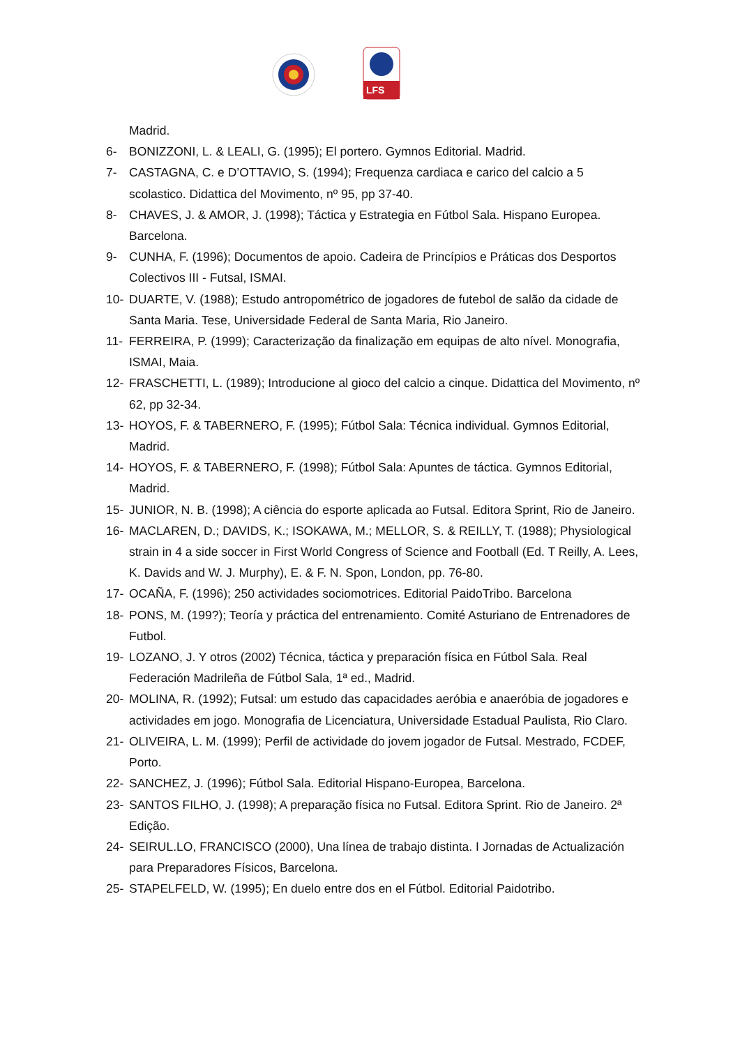LFS
Madrid.
6- BONIZZONI, L. & LEALI, G. (1995); El portero. Gymnos Editorial. Madrid.
7- CASTAGNA, C. e D’OTTAVIO, S. (1994); Frequenza cardiaca e carico del calcio a 5 scolastico. Didattica del Movimento, nº 95, pp 37-40.
8- CHAVES, J. & AMOR, J. (1998); Táctica y Estrategia en Fútbol Sala. Hispano Europea. Barcelona.
9- CUNHA, F. (1996); Documentos de apoio. Cadeira de Princípios e Práticas dos Desportos Colectivos III - Futsal, ISMAI.
10- DUARTE, V. (1988); Estudo antropométrico de jogadores de futebol de salão da cidade de Santa Maria. Tese, Universidade Federal de Santa Maria, Rio Janeiro.
11- FERREIRA, P. (1999); Caracterização da finalização em equipas de alto nível. Monografia, ISMAI, Maia.
12- FRASCHETTI, L. (1989); Introducione al gioco del calcio a cinque. Didattica del Movimento, nº 62, pp 32-34.
13- HOYOS, F. & TABERNERO, F. (1995); Fútbol Sala: Técnica individual. Gymnos Editorial, Madrid.
14- HOYOS, F. & TABERNERO, F. (1998); Fútbol Sala: Apuntes de táctica. Gymnos Editorial, Madrid.
15- JUNIOR, N. B. (1998); A ciência do esporte aplicada ao Futsal. Editora Sprint, Rio de Janeiro.
16- MACLAREN, D.; DAVIDS, K.; ISOKAWA, M.; MELLOR, S. & REILLY, T. (1988); Physiological strain in 4 a side soccer in First World Congress of Science and Football (Ed. T Reilly, A. Lees, K. Davids and W. J. Murphy), E. & F. N. Spon, London, pp. 76-80.
17- OCAÑA, F. (1996); 250 actividades sociomotrices. Editorial PaidoTribo. Barcelona
18- PONS, M. (199?); Teoría y práctica del entrenamiento. Comité Asturiano de Entrenadores de Futbol.
19- LOZANO, J. Y otros (2002) Técnica, táctica y preparación física en Fútbol Sala. Real Federación Madrileña de Fútbol Sala, 1ª ed., Madrid.
20- MOLINA, R. (1992); Futsal: um estudo das capacidades aeróbia e anaeróbia de jogadores e actividades em jogo. Monografia de Licenciatura, Universidade Estadual Paulista, Rio Claro.
21- OLIVEIRA, L. M. (1999); Perfil de actividade do jovem jogador de Futsal. Mestrado, FCDEF, Porto.
22- SANCHEZ, J. (1996); Fútbol Sala. Editorial Hispano-Europea, Barcelona.
23- SANTOS FILHO, J. (1998); A preparação física no Futsal. Editora Sprint. Rio de Janeiro. 2ª Edição.
24- SEIRUL.LO, FRANCISCO (2000), Una línea de trabajo distinta. I Jornadas de Actualización para Preparadores Físicos, Barcelona.
25- STAPELFELD, W. (1995); En duelo entre dos en el Fútbol. Editorial Paidotribo.